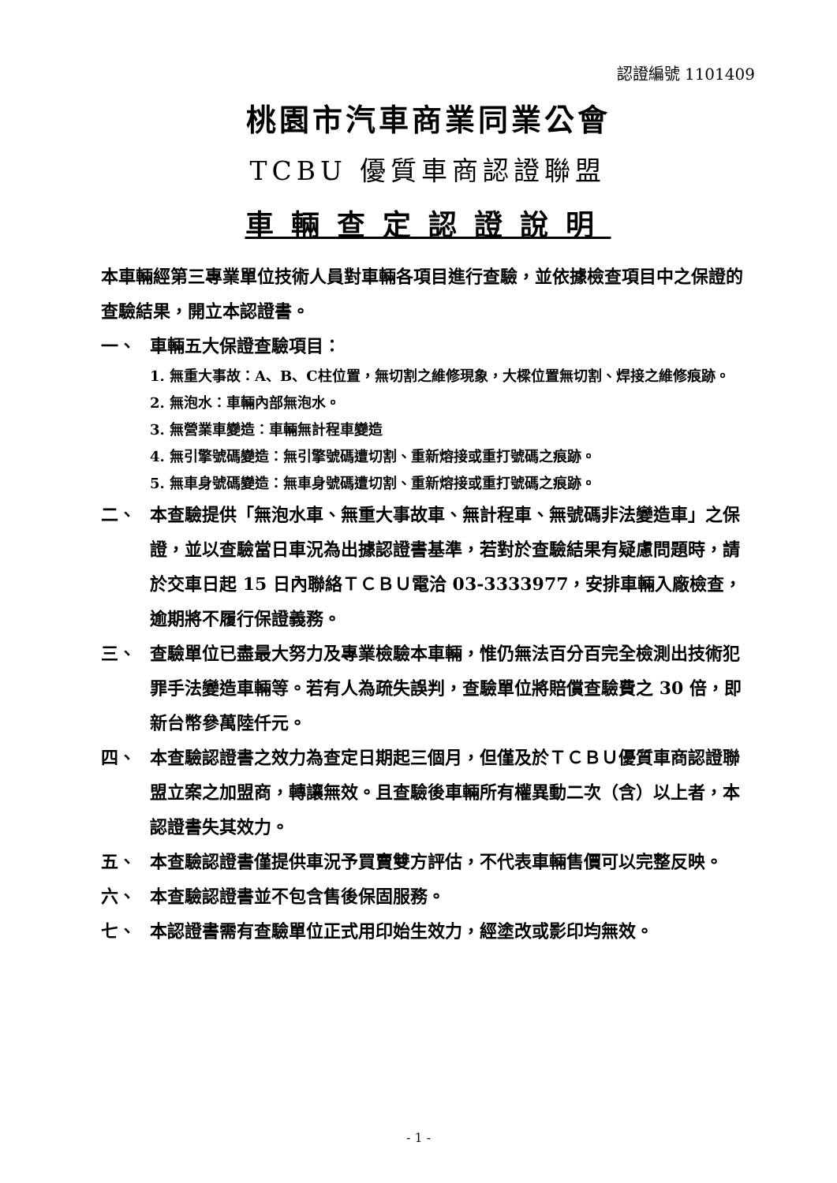認證編號 1101409
桃園市汽車商業同業公會
TCBU 優質車商認證聯盟
車輛查定認證說明
本車輛經第三專業單位技術人員對車輛各項目進行查驗，並依據檢查項目中之保證的查驗結果，開立本認證書。
一、 車輛五大保證查驗項目：
1. 無重大事故：A、B、C柱位置，無切割之維修現象，大樑位置無切割、焊接之維修痕跡。
2. 無泡水：車輛內部無泡水。
3. 無營業車變造：車輛無計程車變造
4. 無引擎號碼變造：無引擎號碼遭切割、重新熔接或重打號碼之痕跡。
5. 無車身號碼變造：無車身號碼遭切割、重新熔接或重打號碼之痕跡。
二、 本查驗提供「無泡水車、無重大事故車、無計程車、無號碼非法變造車」之保證，並以查驗當日車況為出據認證書基準，若對於查驗結果有疑慮問題時，請於交車日起 15 日內聯絡ＴＣＢＵ電洽 03-3333977，安排車輛入廠檢查，逾期將不履行保證義務。
三、 查驗單位已盡最大努力及專業檢驗本車輛，惟仍無法百分百完全檢測出技術犯罪手法變造車輛等。若有人為疏失誤判，查驗單位將賠償查驗費之 30 倍，即新台幣參萬陸仟元。
四、 本查驗認證書之效力為查定日期起三個月，但僅及於ＴＣＢＵ優質車商認證聯盟立案之加盟商，轉讓無效。且查驗後車輛所有權異動二次（含）以上者，本認證書失其效力。
五、 本查驗認證書僅提供車況予買賣雙方評估，不代表車輛售價可以完整反映。
六、 本查驗認證書並不包含售後保固服務。
七、 本認證書需有查驗單位正式用印始生效力，經塗改或影印均無效。
- 1 -